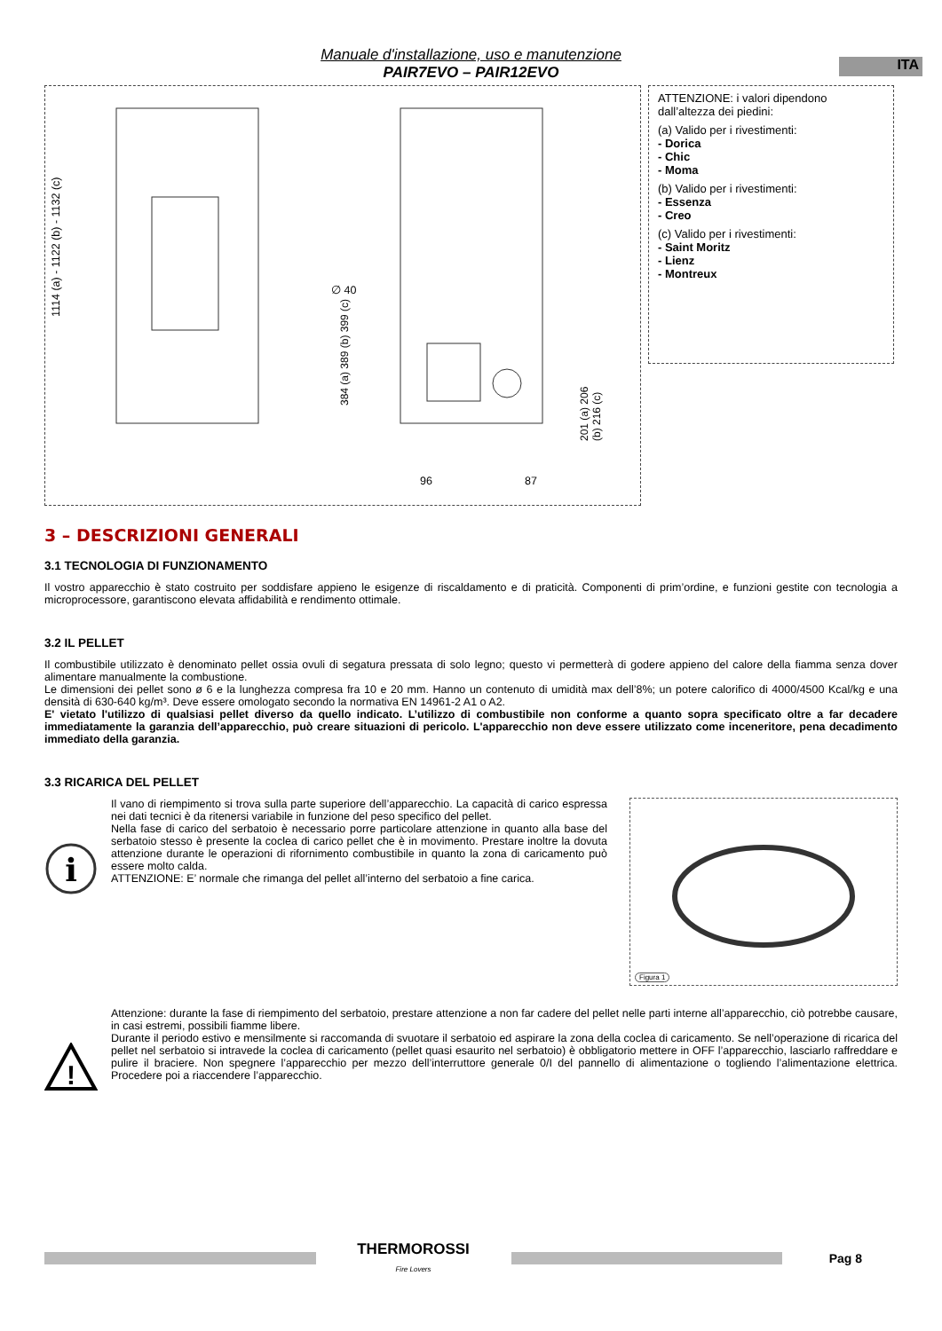ITA
Manuale d'installazione, uso e manutenzione
PAIR7EVO – PAIR12EVO
1114 (a) - 1122 (b) - 1132 (c)
∅ 40
384 (a) 389 (b) 399 (c)
201 (a) 206 (b) 216 (c)
96 87
ATTENZIONE: i valori dipendono dall’altezza dei piedini:
(a) Valido per i rivestimenti:
- Dorica
- Chic
- Moma
(b) Valido per i rivestimenti:
- Essenza
- Creo
(c) Valido per i rivestimenti:
- Saint Moritz
- Lienz
- Montreux
3 – DESCRIZIONI GENERALI
3.1 TECNOLOGIA DI FUNZIONAMENTO
Il vostro apparecchio è stato costruito per soddisfare appieno le esigenze di riscaldamento e di praticità. Componenti di prim’ordine, e funzioni gestite con tecnologia a microprocessore, garantiscono elevata affidabilità e rendimento ottimale.
3.2 IL PELLET
Il combustibile utilizzato è denominato pellet ossia ovuli di segatura pressata di solo legno; questo vi permetterà di godere appieno del calore della fiamma senza dover alimentare manualmente la combustione.
Le dimensioni dei pellet sono ø 6 e la lunghezza compresa fra 10 e 20 mm. Hanno un contenuto di umidità max dell’8%; un potere calorifico di 4000/4500 Kcal/kg e una densità di 630-640 kg/m³. Deve essere omologato secondo la normativa EN 14961-2 A1 o A2.
E' vietato l'utilizzo di qualsiasi pellet diverso da quello indicato. L’utilizzo di combustibile non conforme a quanto sopra specificato oltre a far decadere immediatamente la garanzia dell’apparecchio, può creare situazioni di pericolo. L'apparecchio non deve essere utilizzato come inceneritore, pena decadimento immediato della garanzia.
3.3 RICARICA DEL PELLET
i
Il vano di riempimento si trova sulla parte superiore dell’apparecchio. La capacità di carico espressa nei dati tecnici è da ritenersi variabile in funzione del peso specifico del pellet.
Nella fase di carico del serbatoio è necessario porre particolare attenzione in quanto alla base del serbatoio stesso è presente la coclea di carico pellet che è in movimento. Prestare inoltre la dovuta attenzione durante le operazioni di rifornimento combustibile in quanto la zona di caricamento può essere molto calda.
ATTENZIONE: E’ normale che rimanga del pellet all’interno del serbatoio a fine carica.
Figura 1
!
Attenzione: durante la fase di riempimento del serbatoio, prestare attenzione a non far cadere del pellet nelle parti interne all’apparecchio, ciò potrebbe causare, in casi estremi, possibili fiamme libere.
Durante il periodo estivo e mensilmente si raccomanda di svuotare il serbatoio ed aspirare la zona della coclea di caricamento. Se nell’operazione di ricarica del pellet nel serbatoio si intravede la coclea di caricamento (pellet quasi esaurito nel serbatoio) è obbligatorio mettere in OFF l’apparecchio, lasciarlo raffreddare e pulire il braciere. Non spegnere l’apparecchio per mezzo dell’interruttore generale 0/I del pannello di alimentazione o togliendo l’alimentazione elettrica. Procedere poi a riaccendere l’apparecchio.
THERMOROSSI
Fire Lovers
Pag 8